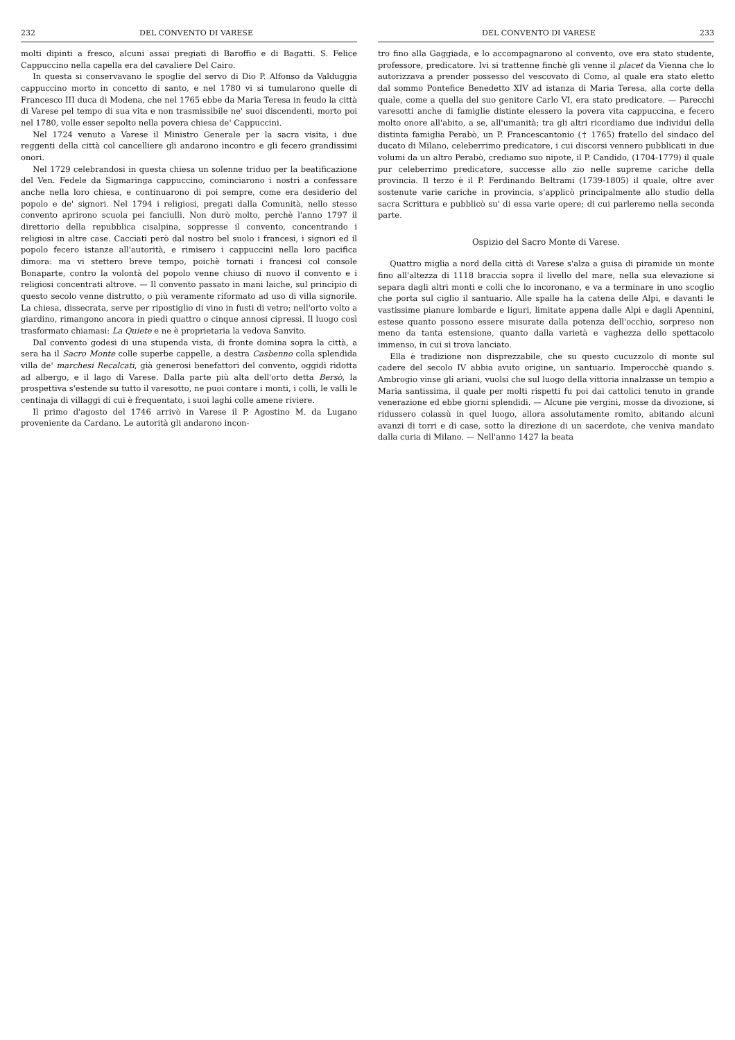232 DEL CONVENTO DI VARESE
molti dipinti a fresco, alcuni assai pregiati di Baroffio e di Bagatti. S. Felice Cappuccino nella capella era del cavaliere Del Cairo.
In questa si conservavano le spoglie del servo di Dio P. Alfonso da Valduggia cappuccino morto in concetto di santo, e nel 1780 vi si tumularono quelle di Francesco III duca di Modena, che nel 1765 ebbe da Maria Teresa in feudo la città di Varese pel tempo di sua vita e non trasmissibile ne' suoi discendenti, morto poi nel 1780, volle esser sepolto nella povera chiesa de' Cappuccini.
Nel 1724 venuto a Varese il Ministro Generale per la sacra visita, i due reggenti della città col cancelliere gli andarono incontro e gli fecero grandissimi onori.
Nel 1729 celebrandosi in questa chiesa un solenne triduo per la beatificazione del Ven. Fedele da Sigmaringa cappuccino, cominciarono i nostri a confessare anche nella loro chiesa, e continuarono di poi sempre, come era desiderio del popolo e de' signori. Nel 1794 i religiosi, pregati dalla Comunità, nello stesso convento aprirono scuola pei fanciulli. Non durò molto, perchè l'anno 1797 il direttorio della repubblica cisalpina, soppresse il convento, concentrando i religiosi in altre case. Cacciati però dal nostro bel suolo i francesi, i signori ed il popolo fecero istanze all'autorità, e rimisero i cappuccini nella loro pacifica dimora: ma vi stettero breve tempo, poichè tornati i francesi col console Bonaparte, contro la volontà del popolo venne chiuso di nuovo il convento e i religiosi concentrati altrove. — Il convento passato in mani laiche, sul principio di questo secolo venne distrutto, o più veramente riformato ad uso di villa signorile. La chiesa, dissecrata, serve per ripostiglio di vino in fusti di vetro; nell'orto volto a giardino, rimangono ancora in piedi quattro o cinque annosi cipressi. Il luogo così trasformato chiamasi: La Quiete e ne è proprietaria la vedova Sanvito.
Dal convento godesi di una stupenda vista, di fronte domina sopra la città, a sera ha il Sacro Monte colle superbe cappelle, a destra Casbenno colla splendida villa de' marchesi Recalcati, già generosi benefattori del convento, oggidì ridotta ad albergo, e il lago di Varese. Dalla parte più alta dell'orto detta Bersò, la prospettiva s'estende su tutto il varesotto, ne puoi contare i monti, i colli, le valli le centinaja di villaggi di cui è frequentato, i suoi laghi colle amene riviere.
Il primo d'agosto del 1746 arrivò in Varese il P. Agostino M. da Lugano proveniente da Cardano. Le autorità gli andarono incon-
DEL CONVENTO DI VARESE 233
tro fino alla Gaggiada, e lo accompagnarono al convento, ove era stato studente, professore, predicatore. Ivi si trattenne finchè gli venne il placet da Vienna che lo autorizzava a prender possesso del vescovato di Como, al quale era stato eletto dal sommo Pontefice Benedetto XIV ad istanza di Maria Teresa, alla corte della quale, come a quella del suo genitore Carlo VI, era stato predicatore. — Parecchi varesotti anche di famiglie distinte elessero la povera vita cappuccina, e fecero molto onore all'abito, a se, all'umanità; tra gli altri ricordiamo due individui della distinta famiglia Perabò, un P. Francescantonio († 1765) fratello del sindaco del ducato di Milano, celeberrimo predicatore, i cui discorsi vennero pubblicati in due volumi da un altro Perabò, crediamo suo nipote, il P. Candido, (1704-1779) il quale pur celeberrimo predicatore, successe allo zio nelle supreme cariche della provincia. Il terzo è il P. Ferdinando Beltrami (1739-1805) il quale, oltre aver sostenute varie cariche in provincia, s'applicò principalmente allo studio della sacra Scrittura e pubblicò su' di essa varie opere; di cui parleremo nella seconda parte.
Ospizio del Sacro Monte di Varese.
Quattro miglia a nord della città di Varese s'alza a guisa di piramide un monte fino all'altezza di 1118 braccia sopra il livello del mare, nella sua elevazione si separa dagli altri monti e colli che lo incoronano, e va a terminare in uno scoglio che porta sul ciglio il santuario. Alle spalle ha la catena delle Alpi, e davanti le vastissime pianure lombarde e liguri, limitate appena dalle Alpi e dagli Apennini, estese quanto possono essere misurate dalla potenza dell'occhio, sorpreso non meno da tanta estensione, quanto dalla varietà e vaghezza dello spettacolo immenso, in cui si trova lanciato.
Ella è tradizione non disprezzabile, che su questo cucuzzolo di monte sul cadere del secolo IV abbia avuto origine, un santuario. Imperocchè quando s. Ambrogio vinse gli ariani, vuolsi che sul luogo della vittoria innalzasse un tempio a Maria santissima, il quale per molti rispetti fu poi dai cattolici tenuto in grande venerazione ed ebbe giorni splendidi. — Alcune pie vergini, mosse da divozione, si ridussero colassù in quel luogo, allora assolutamente romito, abitando alcuni avanzi di torri e di case, sotto la direzione di un sacerdote, che veniva mandato dalla curia di Milano. — Nell'anno 1427 la beata